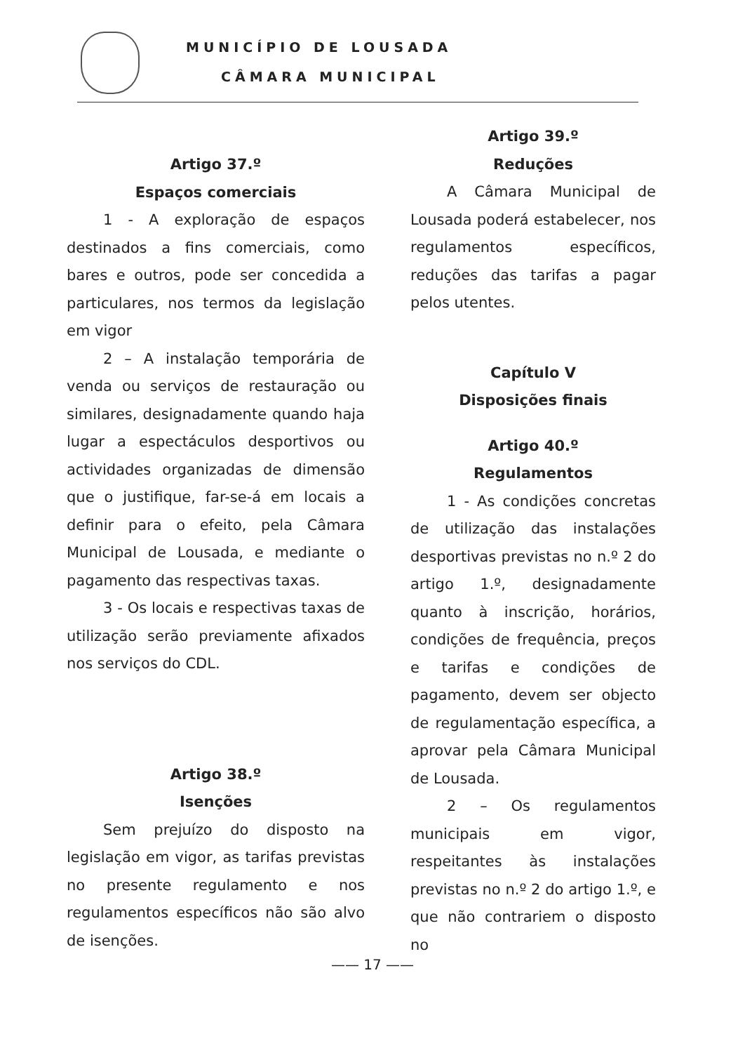MUNICÍPIO DE LOUSADA
CÂMARA MUNICIPAL
Artigo 37.º
Espaços comerciais
1 - A exploração de espaços destinados a fins comerciais, como bares e outros, pode ser concedida a particulares, nos termos da legislação em vigor
2 – A instalação temporária de venda ou serviços de restauração ou similares, designadamente quando haja lugar a espectáculos desportivos ou actividades organizadas de dimensão que o justifique, far-se-á em locais a definir para o efeito, pela Câmara Municipal de Lousada, e mediante o pagamento das respectivas taxas.
3 - Os locais e respectivas taxas de utilização serão previamente afixados nos serviços do CDL.
Artigo 38.º
Isenções
Sem prejuízo do disposto na legislação em vigor, as tarifas previstas no presente regulamento e nos regulamentos específicos não são alvo de isenções.
Artigo 39.º
Reduções
A Câmara Municipal de Lousada poderá estabelecer, nos regulamentos específicos, reduções das tarifas a pagar pelos utentes.
Capítulo V
Disposições finais
Artigo 40.º
Regulamentos
1 - As condições concretas de utilização das instalações desportivas previstas no n.º 2 do artigo 1.º, designadamente quanto à inscrição, horários, condições de frequência, preços e tarifas e condições de pagamento, devem ser objecto de regulamentação específica, a aprovar pela Câmara Municipal de Lousada.
2 – Os regulamentos municipais em vigor, respeitantes às instalações previstas no n.º 2 do artigo 1.º, e que não contrariem o disposto no
—— 17 ——